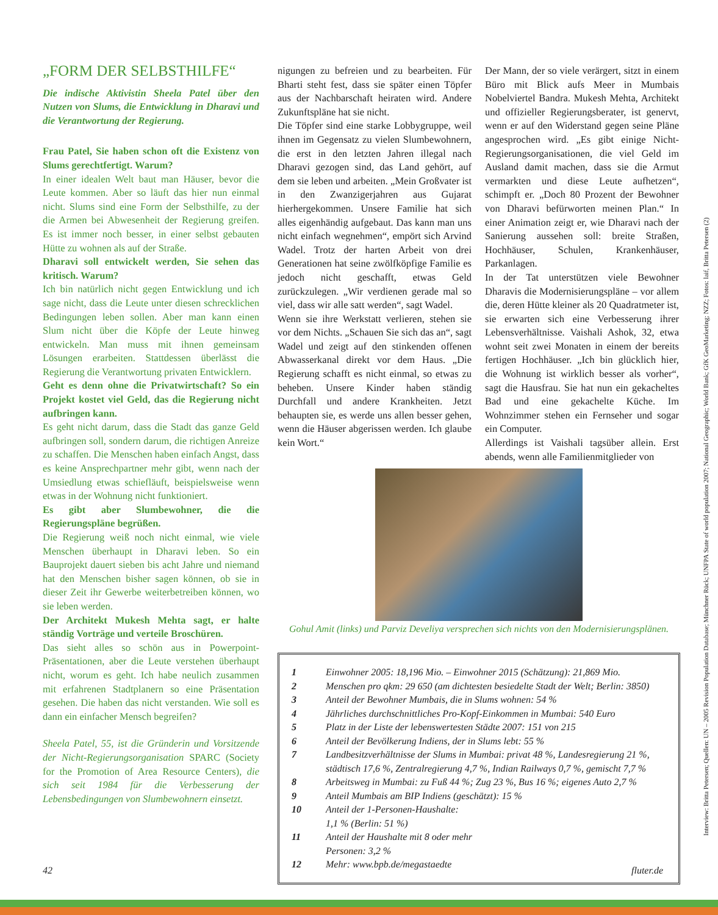„FORM DER SELBSTHILFE“
Die indische Aktivistin Sheela Patel über den Nutzen von Slums, die Entwicklung in Dharavi und die Verantwortung der Regierung.
Frau Patel, Sie haben schon oft die Existenz von Slums gerechtfertigt. Warum?
In einer idealen Welt baut man Häuser, bevor die Leute kommen. Aber so läuft das hier nun einmal nicht. Slums sind eine Form der Selbsthilfe, zu der die Armen bei Abwesenheit der Regierung greifen. Es ist immer noch besser, in einer selbst gebauten Hütte zu wohnen als auf der Straße.
Dharavi soll entwickelt werden, Sie sehen das kritisch. Warum?
Ich bin natürlich nicht gegen Entwicklung und ich sage nicht, dass die Leute unter diesen schrecklichen Bedingungen leben sollen. Aber man kann einen Slum nicht über die Köpfe der Leute hinweg entwickeln. Man muss mit ihnen gemeinsam Lösungen erarbeiten. Stattdessen überlässt die Regierung die Verantwortung privaten Entwicklern.
Geht es denn ohne die Privatwirtschaft? So ein Projekt kostet viel Geld, das die Regierung nicht aufbringen kann.
Es geht nicht darum, dass die Stadt das ganze Geld aufbringen soll, sondern darum, die richtigen Anreize zu schaffen. Die Menschen haben einfach Angst, dass es keine Ansprechpartner mehr gibt, wenn nach der Umsiedlung etwas schiefläuft, beispielsweise wenn etwas in der Wohnung nicht funktioniert.
Es gibt aber Slumbewohner, die die Regierungspläne begrüßen.
Die Regierung weiß noch nicht einmal, wie viele Menschen überhaupt in Dharavi leben. So ein Bauprojekt dauert sieben bis acht Jahre und niemand hat den Menschen bisher sagen können, ob sie in dieser Zeit ihr Gewerbe weiterbetreiben können, wo sie leben werden.
Der Architekt Mukesh Mehta sagt, er halte ständig Vorträge und verteile Broschüren.
Das sieht alles so schön aus in Powerpoint-Präsentationen, aber die Leute verstehen überhaupt nicht, worum es geht. Ich habe neulich zusammen mit erfahrenen Stadtplanern so eine Präsentation gesehen. Die haben das nicht verstanden. Wie soll es dann ein einfacher Mensch begreifen?
Sheela Patel, 55, ist die Gründerin und Vorsitzende der Nicht-Regierungsorganisation SPARC (Society for the Promotion of Area Resource Centers), die sich seit 1984 für die Verbesserung der Lebensbedingungen von Slumbewohnern einsetzt.
nigungen zu befreien und zu bearbeiten. Für Bharti steht fest, dass sie später einen Töpfer aus der Nachbarschaft heiraten wird. Andere Zukunftspläne hat sie nicht.
Die Töpfer sind eine starke Lobbygruppe, weil ihnen im Gegensatz zu vielen Slumbewohnern, die erst in den letzten Jahren illegal nach Dharavi gezogen sind, das Land gehört, auf dem sie leben und arbeiten. „Mein Großvater ist in den Zwanzigerjahren aus Gujarat hierhergekommen. Unsere Familie hat sich alles eigenhändig aufgebaut. Das kann man uns nicht einfach wegnehmen“, empört sich Arvind Wadel. Trotz der harten Arbeit von drei Generationen hat seine zwölfköpfige Familie es jedoch nicht geschafft, etwas Geld zurückzulegen. „Wir verdienen gerade mal so viel, dass wir alle satt werden“, sagt Wadel.
Wenn sie ihre Werkstatt verlieren, stehen sie vor dem Nichts. „Schauen Sie sich das an“, sagt Wadel und zeigt auf den stinkenden offenen Abwasserkanal direkt vor dem Haus. „Die Regierung schafft es nicht einmal, so etwas zu beheben. Unsere Kinder haben ständig Durchfall und andere Krankheiten. Jetzt behaupten sie, es werde uns allen besser gehen, wenn die Häuser abgerissen werden. Ich glaube kein Wort.“
Der Mann, der so viele verärgert, sitzt in einem Büro mit Blick aufs Meer in Mumbais Nobelviertel Bandra. Mukesh Mehta, Architekt und offizieller Regierungsberater, ist genervt, wenn er auf den Widerstand gegen seine Pläne angesprochen wird. „Es gibt einige Nicht-Regierungsorganisationen, die viel Geld im Ausland damit machen, dass sie die Armut vermarkten und diese Leute aufhetzen“, schimpft er. „Doch 80 Prozent der Bewohner von Dharavi befürworten meinen Plan.“ In einer Animation zeigt er, wie Dharavi nach der Sanierung aussehen soll: breite Straßen, Hochhäuser, Schulen, Krankenhäuser, Parkanlagen.
In der Tat unterstützen viele Bewohner Dharavis die Modernisierungspläne – vor allem die, deren Hütte kleiner als 20 Quadratmeter ist, sie erwarten sich eine Verbesserung ihrer Lebensverhältnisse. Vaishali Ashok, 32, etwa wohnt seit zwei Monaten in einem der bereits fertigen Hochhäuser. „Ich bin glücklich hier, die Wohnung ist wirklich besser als vorher“, sagt die Hausfrau. Sie hat nun ein gekacheltes Bad und eine gekachelte Küche. Im Wohnzimmer stehen ein Fernseher und sogar ein Computer.
Allerdings ist Vaishali tagsüber allein. Erst abends, wenn alle Familienmitglieder von
Gohul Amit (links) und Parviz Develiya versprechen sich nichts von den Modernisierungsplänen.
| 1 | Einwohner 2005: 18,196 Mio. – Einwohner 2015 (Schätzung): 21,869 Mio. |
| 2 | Menschen pro qkm: 29 650 (am dichtesten besiedelte Stadt der Welt; Berlin: 3850) |
| 3 | Anteil der Bewohner Mumbais, die in Slums wohnen: 54 % |
| 4 | Jährliches durchschnittliches Pro-Kopf-Einkommen in Mumbai: 540 Euro |
| 5 | Platz in der Liste der lebenswertesten Städte 2007: 151 von 215 |
| 6 | Anteil der Bevölkerung Indiens, der in Slums lebt: 55 % |
| 7 | Landbesitzverhältnisse der Slums in Mumbai: privat 48 %, Landesregierung 21 %, städtisch 17,6 %, Zentralregierung 4,7 %, Indian Railways 0,7 %, gemischt 7,7 % |
| 8 | Arbeitsweg in Mumbai: zu Fuß 44 %; Zug 23 %, Bus 16 %; eigenes Auto 2,7 % |
| 9 | Anteil Mumbais am BIP Indiens (geschätzt): 15 % |
| 10 | Anteil der 1-Personen-Haushalte: 1,1 % (Berlin: 51 %) |
| 11 | Anteil der Haushalte mit 8 oder mehr Personen: 3,2 % |
| 12 | Mehr: www.bpb.de/megastaedte |
Interview: Britta Petersen; Quellen: UN – 2005 Revision Population Database; Münchner Rück; UNFPA State of world population 2007; National Geographic; World Bank; GfK GeoMarketing; NZZ; Fotos: laif, Britta Petersen (2)
42 fluter.de